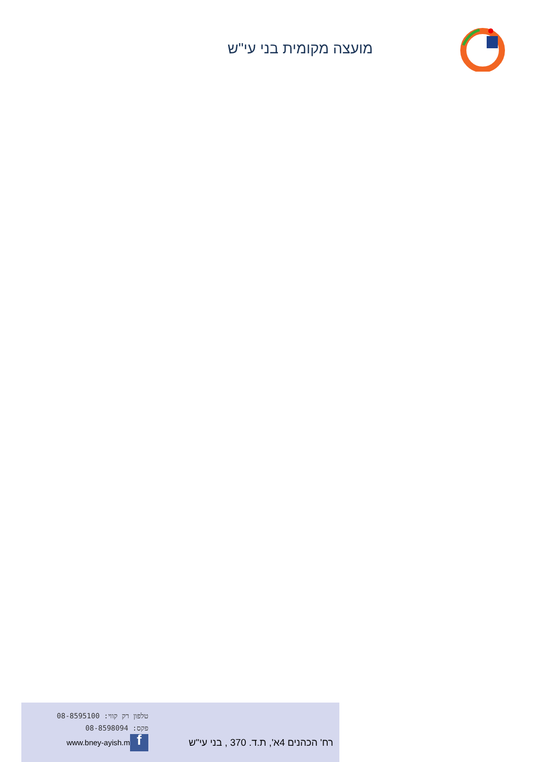מועצה מקומית בני עי"ש
טלפון רק קווי: 08-8595100
פקס: 08-8598094
www.bney-ayish.m f
רח' הכהנים 4א', ת.ד. 370 , בני עי"ש